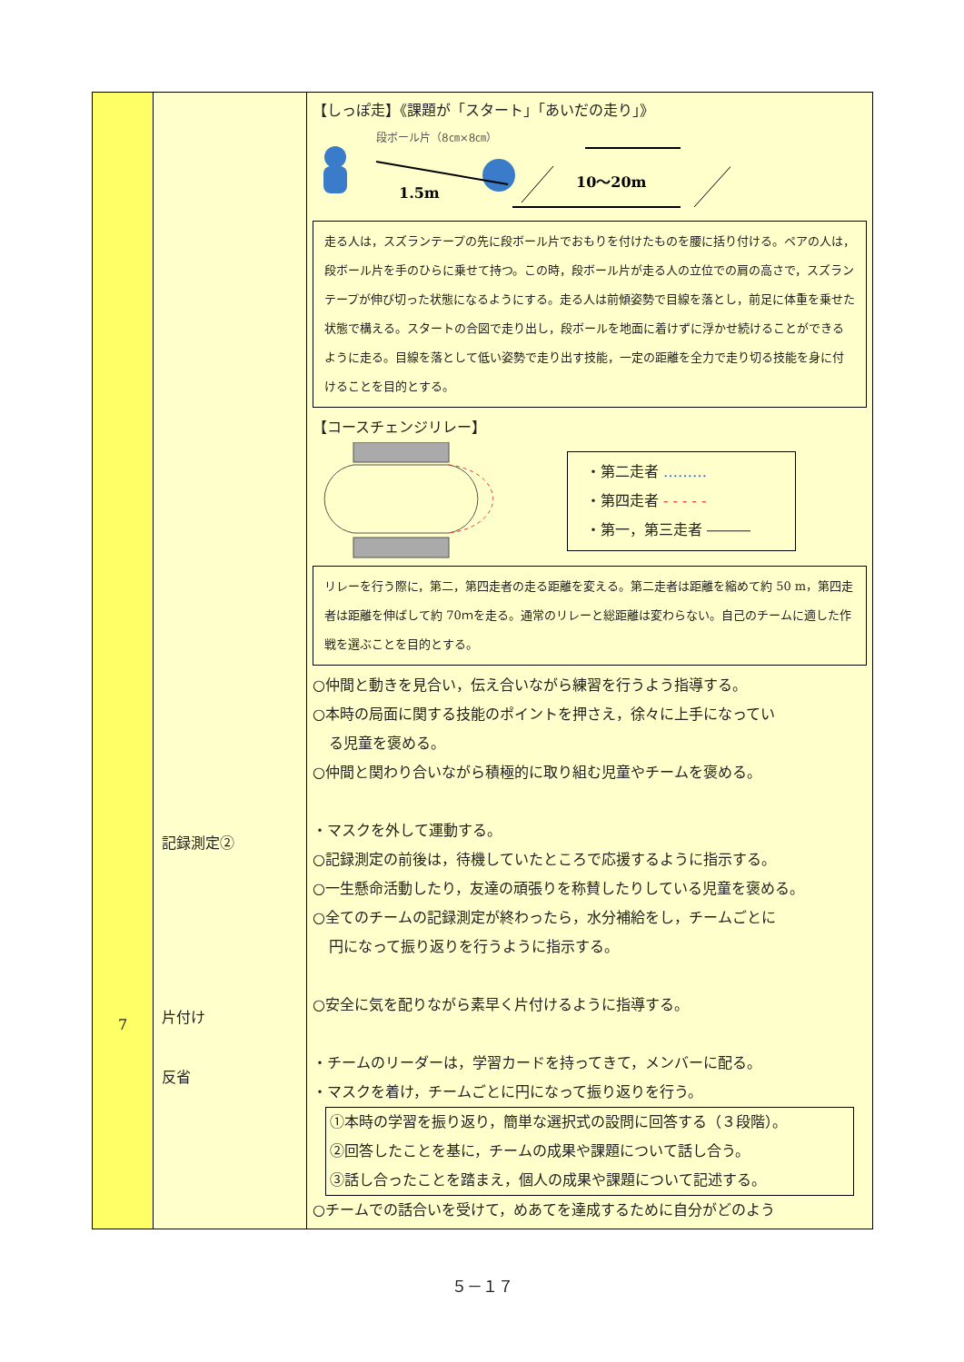| 7 | 記録測定② 片付け 反省 | 【しっぽ走】《課題が「スタート」「あいだの走り」》 段ボール片（8㎝×8㎝） 1.5m 10〜20m 走る人は，スズランテープの先に段ボール片でおもりを付けたものを腰に括り付ける。ペアの人は，段ボール片を手のひらに乗せて持つ。この時，段ボール片が走る人の立位での肩の高さで，スズランテープが伸び切った状態になるようにする。走る人は前傾姿勢で目線を落とし，前足に体重を乗せた状態で構える。スタートの合図で走り出し，段ボールを地面に着けずに浮かせ続けることができるように走る。目線を落として低い姿勢で走り出す技能，一定の距離を全力で走り切る技能を身に付けることを目的とする。 【コースチェンジリレー】 ・第二走者 ……… ・第四走者 - - - - - ・第一，第三走者 ――― リレーを行う際に，第二，第四走者の走る距離を変える。第二走者は距離を縮めて約 50 m，第四走者は距離を伸ばして約 70ｍを走る。通常のリレーと総距離は変わらない。自己のチームに適した作戦を選ぶことを目的とする。 ○仲間と動きを見合い，伝え合いながら練習を行うよう指導する。 ○本時の局面に関する技能のポイントを押さえ，徐々に上手になってい る児童を褒める。 ○仲間と関わり合いながら積極的に取り組む児童やチームを褒める。 ・マスクを外して運動する。 ○記録測定の前後は，待機していたところで応援するように指示する。 ○一生懸命活動したり，友達の頑張りを称賛したりしている児童を褒める。 ○全てのチームの記録測定が終わったら，水分補給をし，チームごとに 円になって振り返りを行うように指示する。 ○安全に気を配りながら素早く片付けるように指導する。 ・チームのリーダーは，学習カードを持ってきて，メンバーに配る。 ・マスクを着け，チームごとに円になって振り返りを行う。 ①本時の学習を振り返り，簡単な選択式の設問に回答する（３段階）。 ②回答したことを基に，チームの成果や課題について話し合う。 ③話し合ったことを踏まえ，個人の成果や課題について記述する。 ○チームでの話合いを受けて，めあてを達成するために自分がどのよう |
５－１７